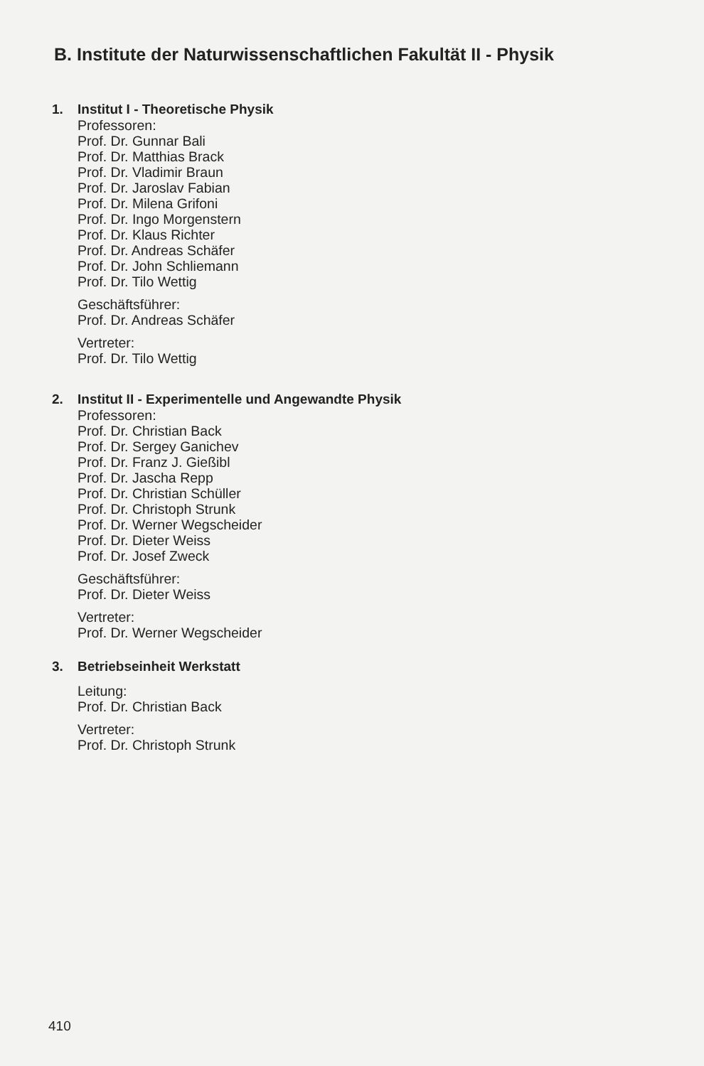B. Institute der Naturwissenschaftlichen Fakultät II - Physik
1. Institut I - Theoretische Physik
Professoren:
Prof. Dr. Gunnar Bali
Prof. Dr. Matthias Brack
Prof. Dr. Vladimir Braun
Prof. Dr. Jaroslav Fabian
Prof. Dr. Milena Grifoni
Prof. Dr. Ingo Morgenstern
Prof. Dr. Klaus Richter
Prof. Dr. Andreas Schäfer
Prof. Dr. John Schliemann
Prof. Dr. Tilo Wettig
Geschäftsführer:
Prof. Dr. Andreas Schäfer
Vertreter:
Prof. Dr. Tilo Wettig
2. Institut II - Experimentelle und Angewandte Physik
Professoren:
Prof. Dr. Christian Back
Prof. Dr. Sergey Ganichev
Prof. Dr. Franz J. Gießibl
Prof. Dr. Jascha Repp
Prof. Dr. Christian Schüller
Prof. Dr. Christoph Strunk
Prof. Dr. Werner Wegscheider
Prof. Dr. Dieter Weiss
Prof. Dr. Josef Zweck
Geschäftsführer:
Prof. Dr. Dieter Weiss
Vertreter:
Prof. Dr. Werner Wegscheider
3. Betriebseinheit Werkstatt
Leitung:
Prof. Dr. Christian Back
Vertreter:
Prof. Dr. Christoph Strunk
410